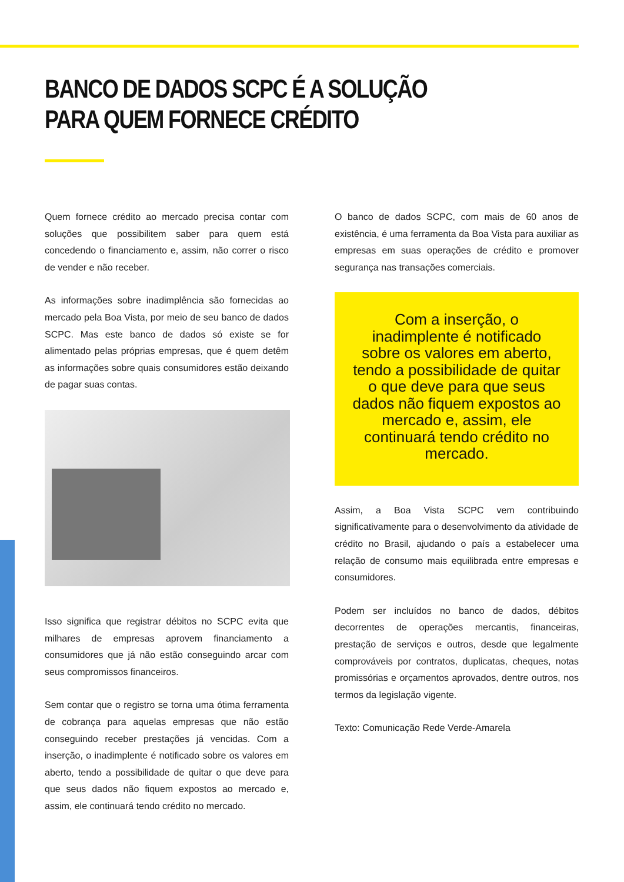BANCO DE DADOS SCPC É A SOLUÇÃO
PARA QUEM FORNECE CRÉDITO
Quem fornece crédito ao mercado precisa contar com soluções que possibilitem saber para quem está concedendo o financiamento e, assim, não correr o risco de vender e não receber.
As informações sobre inadimplência são fornecidas ao mercado pela Boa Vista, por meio de seu banco de dados SCPC. Mas este banco de dados só existe se for alimentado pelas próprias empresas, que é quem detêm as informações sobre quais consumidores estão deixando de pagar suas contas.
Isso significa que registrar débitos no SCPC evita que milhares de empresas aprovem financiamento a consumidores que já não estão conseguindo arcar com seus compromissos financeiros.
Sem contar que o registro se torna uma ótima ferramenta de cobrança para aquelas empresas que não estão conseguindo receber prestações já vencidas. Com a inserção, o inadimplente é notificado sobre os valores em aberto, tendo a possibilidade de quitar o que deve para que seus dados não fiquem expostos ao mercado e, assim, ele continuará tendo crédito no mercado.
O banco de dados SCPC, com mais de 60 anos de existência, é uma ferramenta da Boa Vista para auxiliar as empresas em suas operações de crédito e promover segurança nas transações comerciais.
Com a inserção, o inadimplente é notificado sobre os valores em aberto, tendo a possibilidade de quitar o que deve para que seus dados não fiquem expostos ao mercado e, assim, ele continuará tendo crédito no mercado.
Assim, a Boa Vista SCPC vem contribuindo significativamente para o desenvolvimento da atividade de crédito no Brasil, ajudando o país a estabelecer uma relação de consumo mais equilibrada entre empresas e consumidores.
Podem ser incluídos no banco de dados, débitos decorrentes de operações mercantis, financeiras, prestação de serviços e outros, desde que legalmente comprováveis por contratos, duplicatas, cheques, notas promissórias e orçamentos aprovados, dentre outros, nos termos da legislação vigente.
Texto: Comunicação Rede Verde-Amarela